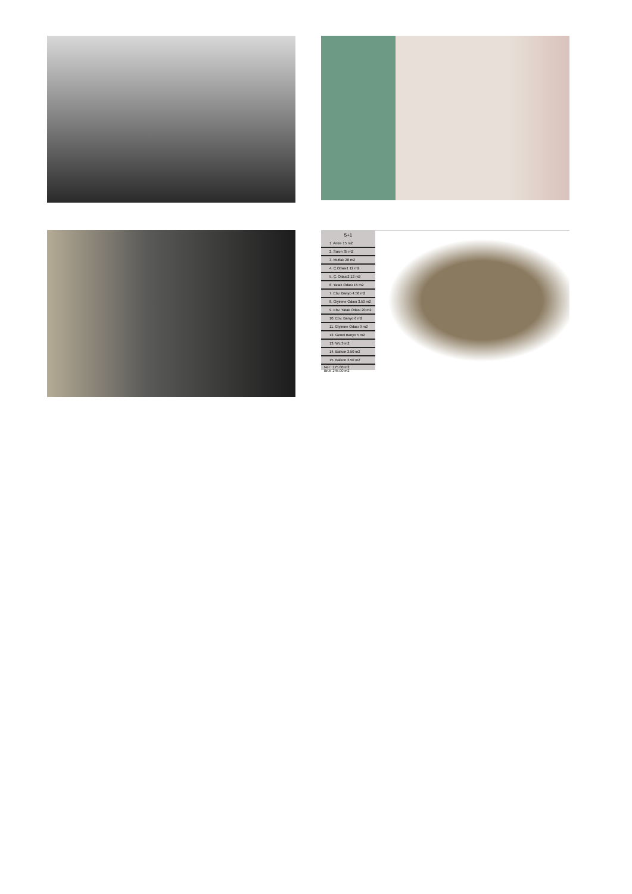5+1
1. Antre 15 m2
2. Salon 35 m2
3. Mutfak 28 m2
4. Ç.Odası1 12 m2
5. Ç. Odası2 12 m2
6. Yatak Odası 15 m2
7. Ebv. Banyo 4.50 m2
8. Giyinme Odası 3.50 m2
9. Ebv. Yatak Odası 20 m2
10. Ebv. Banyo 6 m2
11. Giyinme Odası 9 m2
12. Genel Banyo 5 m2
13. Wc 3 m2
14. Balkon 3.50 m2
15. Balkon 3.50 m2
Net : 175.00 m2
Brüt: 245.00 m2